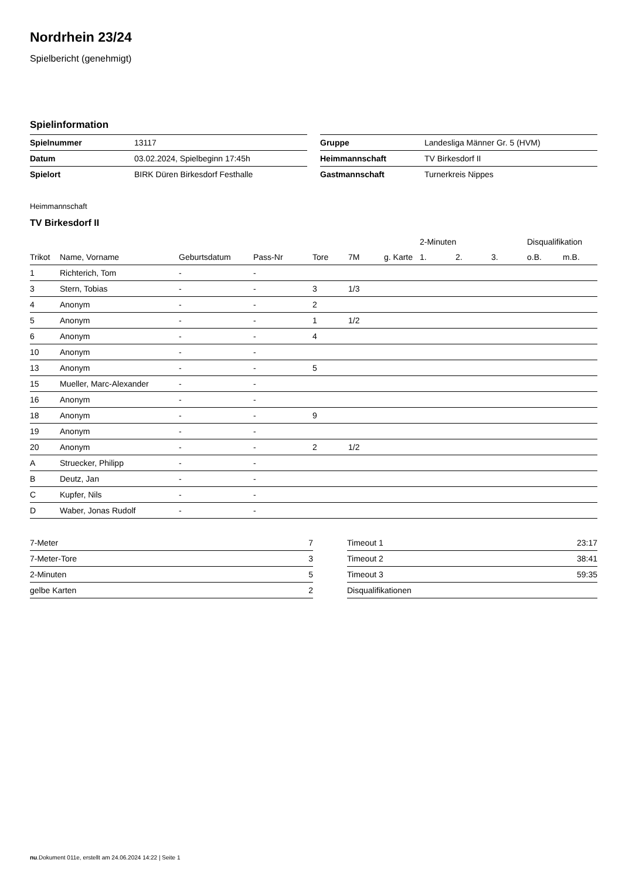Nordrhein 23/24
Spielbericht (genehmigt)
Spielinformation
| Spielnummer | 13117 |
| Datum | 03.02.2024, Spielbeginn 17:45h |
| Spielort | BIRK Düren Birkesdorf Festhalle |
| Gruppe | Landesliga Männer Gr. 5 (HVM) |
| Heimmannschaft | TV Birkesdorf II |
| Gastmannschaft | Turnerkreis Nippes |
Heimmannschaft
TV Birkesdorf II
| | | | | | | | 2-Minuten | | | Disqualifikation | |
| --- | --- | --- | --- | --- | --- | --- | --- | --- | --- | --- | --- |
| Trikot | Name, Vorname | Geburtsdatum | Pass-Nr | Tore | 7M | g. Karte | 1. | 2. | 3. | o.B. | m.B. |
| 1 | Richterich, Tom | - | - | | | | | | | | |
| 3 | Stern, Tobias | - | - | 3 | 1/3 | | | | | | |
| 4 | Anonym | - | - | 2 | | | | | | | |
| 5 | Anonym | - | - | 1 | 1/2 | | | | | | |
| 6 | Anonym | - | - | 4 | | | | | | | |
| 10 | Anonym | - | - | | | | | | | | |
| 13 | Anonym | - | - | 5 | | | | | | | |
| 15 | Mueller, Marc-Alexander | - | - | | | | | | | | |
| 16 | Anonym | - | - | | | | | | | | |
| 18 | Anonym | - | - | 9 | | | | | | | |
| 19 | Anonym | - | - | | | | | | | | |
| 20 | Anonym | - | - | 2 | 1/2 | | | | | | |
| A | Struecker, Philipp | - | - | | | | | | | | |
| B | Deutz, Jan | - | - | | | | | | | | |
| C | Kupfer, Nils | - | - | | | | | | | | |
| D | Waber, Jonas Rudolf | - | - | | | | | | | | |
| 7-Meter | 7 |
| 7-Meter-Tore | 3 |
| 2-Minuten | 5 |
| gelbe Karten | 2 |
| Timeout 1 | 23:17 |
| Timeout 2 | 38:41 |
| Timeout 3 | 59:35 |
| Disqualifikationen | |
nu.Dokument 011e, erstellt am 24.06.2024 14:22 | Seite 1